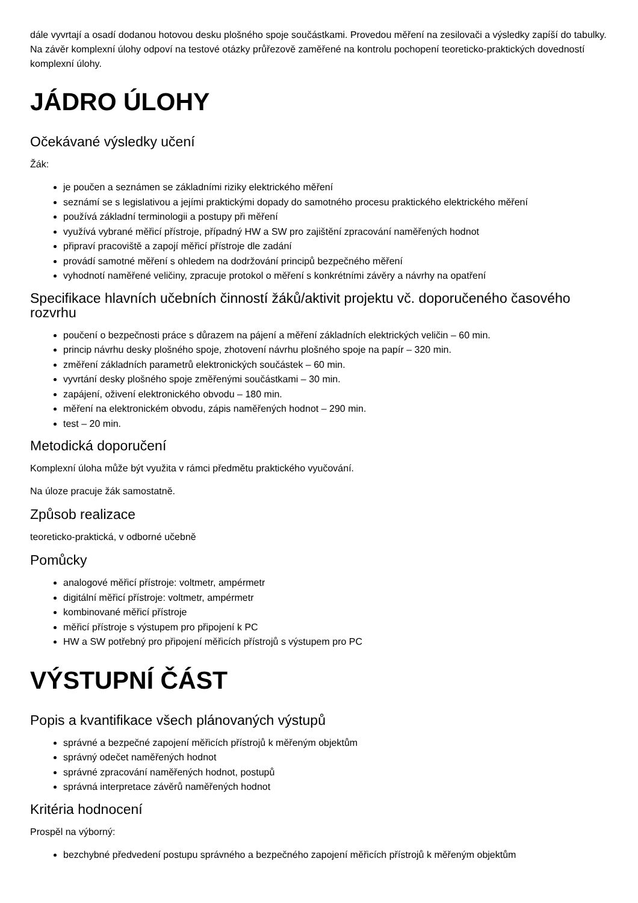dále vyvrtají a osadí dodanou hotovou desku plošného spoje součástkami. Provedou měření na zesilovači a výsledky zapíší do tabulky. Na závěr komplexní úlohy odpoví na testové otázky průřezově zaměřené na kontrolu pochopení teoreticko-praktických dovedností komplexní úlohy.
JÁDRO ÚLOHY
Očekávané výsledky učení
Žák:
je poučen a seznámen se základními riziky elektrického měření
seznámí se s legislativou a jejími praktickými dopady do samotného procesu praktického elektrického měření
používá základní terminologii a postupy při měření
využívá vybrané měřicí přístroje, případný HW a SW pro zajištění zpracování naměřených hodnot
připraví pracoviště a zapojí měřicí přístroje dle zadání
provádí samotné měření s ohledem na dodržování principů bezpečného měření
vyhodnotí naměřené veličiny, zpracuje protokol o měření s konkrétními závěry a návrhy na opatření
Specifikace hlavních učebních činností žáků/aktivit projektu vč. doporučeného časového rozvrhu
poučení o bezpečnosti práce s důrazem na pájení a měření základních elektrických veličin – 60 min.
princip návrhu desky plošného spoje, zhotovení návrhu plošného spoje na papír – 320 min.
změření základních parametrů elektronických součástek – 60 min.
vyvrtání desky plošného spoje změřenými součástkami – 30 min.
zapájení, oživení elektronického obvodu – 180 min.
měření na elektronickém obvodu, zápis naměřených hodnot – 290 min.
test – 20 min.
Metodická doporučení
Komplexní úloha může být využita v rámci předmětu praktického vyučování.
Na úloze pracuje žák samostatně.
Způsob realizace
teoreticko-praktická, v odborné učebně
Pomůcky
analogové měřicí přístroje: voltmetr, ampérmetr
digitální měřicí přístroje: voltmetr, ampérmetr
kombinované měřicí přístroje
měřicí přístroje s výstupem pro připojení k PC
HW a SW potřebný pro připojení měřicích přístrojů s výstupem pro PC
VÝSTUPNÍ ČÁST
Popis a kvantifikace všech plánovaných výstupů
správné a bezpečné zapojení měřicích přístrojů k měřeným objektům
správný odečet naměřených hodnot
správné zpracování naměřených hodnot, postupů
správná interpretace závěrů naměřených hodnot
Kritéria hodnocení
Prospěl na výborný:
bezchybné předvedení postupu správného a bezpečného zapojení měřicích přístrojů k měřeným objektům